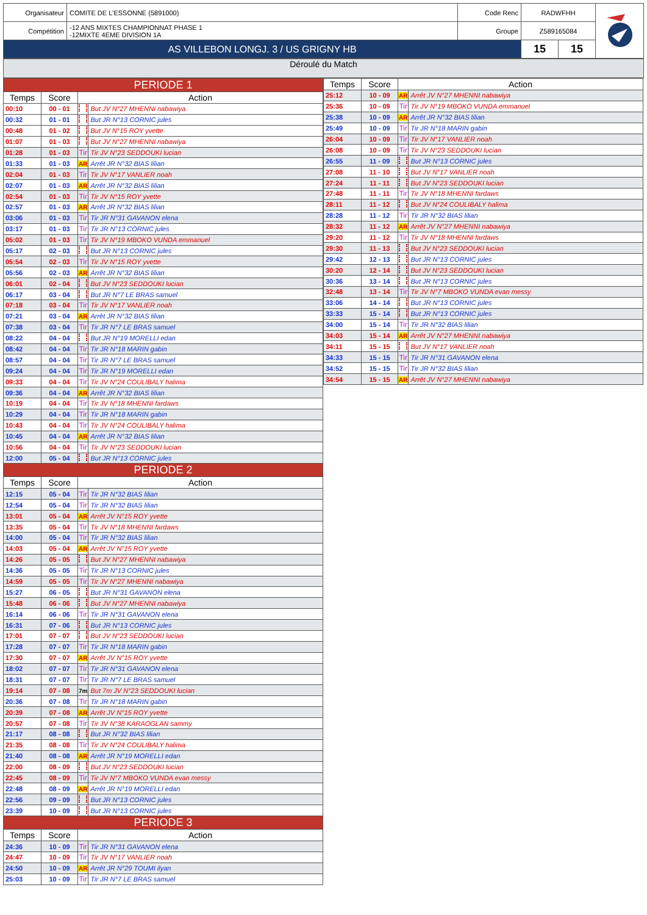| Organisateur | COMITE DE L'ESSONNE (5891000) | Code Renc | RADWFHH | | |
| Compétition | -12 ANS MIXTES CHAMPIONNAT PHASE 1 -12MIXTE 4EME DIVISION 1A | Groupe | Z589165084 | | |
| AS VILLEBON LONGJ. 3 / US GRIGNY HB | | | 15 | 15 | |
Déroulé du Match
| PERIODE 1 | | | |
| Temps | Score | Action | |
| 00:10 | 00 - 01 | | But JV N°27 MHENNI nabawiya |
| 00:32 | 01 - 01 | | But JR N°13 CORNIC jules |
| 00:48 | 01 - 02 | | But JV N°15 ROY yvette |
| 01:07 | 01 - 03 | | But JV N°27 MHENNI nabawiya |
| 01:28 | 01 - 03 | Tir | Tir JV N°23 SEDDOUKI lucian |
| 01:33 | 01 - 03 | AR | Arrêt JR N°32 BIAS lilian |
| 02:04 | 01 - 03 | Tir | Tir JV N°17 VANLIER noah |
| 02:07 | 01 - 03 | AR | Arrêt JR N°32 BIAS lilian |
| 02:54 | 01 - 03 | Tir | Tir JV N°15 ROY yvette |
| 02:57 | 01 - 03 | AR | Arrêt JR N°32 BIAS lilian |
| 03:06 | 01 - 03 | Tir | Tir JR N°31 GAVANON elena |
| 03:17 | 01 - 03 | Tir | Tir JR N°13 CORNIC jules |
| 05:02 | 01 - 03 | Tir | Tir JV N°19 MBOKO VUNDA emmanuel |
| 05:17 | 02 - 03 | | But JR N°13 CORNIC jules |
| 05:54 | 02 - 03 | Tir | Tir JV N°15 ROY yvette |
| 05:56 | 02 - 03 | AR | Arrêt JR N°32 BIAS lilian |
| 06:01 | 02 - 04 | | But JV N°23 SEDDOUKI lucian |
| 06:17 | 03 - 04 | | But JR N°7 LE BRAS samuel |
| 07:18 | 03 - 04 | Tir | Tir JV N°17 VANLIER noah |
| 07:21 | 03 - 04 | AR | Arrêt JR N°32 BIAS lilian |
| 07:38 | 03 - 04 | Tir | Tir JR N°7 LE BRAS samuel |
| 08:22 | 04 - 04 | | But JR N°19 MORELLI edan |
| 08:42 | 04 - 04 | Tir | Tir JR N°18 MARIN gabin |
| 08:57 | 04 - 04 | Tir | Tir JR N°7 LE BRAS samuel |
| 09:24 | 04 - 04 | Tir | Tir JR N°19 MORELLI edan |
| 09:33 | 04 - 04 | Tir | Tir JV N°24 COULIBALY halima |
| 09:36 | 04 - 04 | AR | Arrêt JR N°32 BIAS lilian |
| 10:19 | 04 - 04 | Tir | Tir JV N°18 MHENNI fardaws |
| 10:29 | 04 - 04 | Tir | Tir JR N°18 MARIN gabin |
| 10:43 | 04 - 04 | Tir | Tir JV N°24 COULIBALY halima |
| 10:45 | 04 - 04 | AR | Arrêt JR N°32 BIAS lilian |
| 10:56 | 04 - 04 | Tir | Tir JV N°23 SEDDOUKI lucian |
| 12:00 | 05 - 04 | | But JR N°13 CORNIC jules |
| PERIODE 2 | | | |
| Temps | Score | Action | |
| 12:15 | 05 - 04 | Tir | Tir JR N°32 BIAS lilian |
| 12:54 | 05 - 04 | Tir | Tir JR N°32 BIAS lilian |
| 13:01 | 05 - 04 | AR | Arrêt JV N°15 ROY yvette |
| 13:35 | 05 - 04 | Tir | Tir JV N°18 MHENNI fardaws |
| 14:00 | 05 - 04 | Tir | Tir JR N°32 BIAS lilian |
| 14:03 | 05 - 04 | AR | Arrêt JV N°15 ROY yvette |
| 14:26 | 05 - 05 | | But JV N°27 MHENNI nabawiya |
| 14:36 | 05 - 05 | Tir | Tir JR N°13 CORNIC jules |
| 14:59 | 05 - 05 | Tir | Tir JV N°27 MHENNI nabawiya |
| 15:27 | 06 - 05 | | But JR N°31 GAVANON elena |
| 15:48 | 06 - 06 | | But JV N°27 MHENNI nabawiya |
| 16:14 | 06 - 06 | Tir | Tir JR N°31 GAVANON elena |
| 16:31 | 07 - 06 | | But JR N°13 CORNIC jules |
| 17:01 | 07 - 07 | | But JV N°23 SEDDOUKI lucian |
| 17:28 | 07 - 07 | Tir | Tir JR N°18 MARIN gabin |
| 17:30 | 07 - 07 | AR | Arrêt JV N°15 ROY yvette |
| 18:02 | 07 - 07 | Tir | Tir JR N°31 GAVANON elena |
| 18:31 | 07 - 07 | Tir | Tir JR N°7 LE BRAS samuel |
| 19:14 | 07 - 08 | 7m | But 7m JV N°23 SEDDOUKI lucian |
| 20:36 | 07 - 08 | Tir | Tir JR N°18 MARIN gabin |
| 20:39 | 07 - 08 | AR | Arrêt JV N°15 ROY yvette |
| 20:57 | 07 - 08 | Tir | Tir JV N°38 KARAOGLAN sammy |
| 21:17 | 08 - 08 | | But JR N°32 BIAS lilian |
| 21:35 | 08 - 08 | Tir | Tir JV N°24 COULIBALY halima |
| 21:40 | 08 - 08 | AR | Arrêt JR N°19 MORELLI edan |
| 22:00 | 08 - 09 | | But JV N°23 SEDDOUKI lucian |
| 22:45 | 08 - 09 | Tir | Tir JV N°7 MBOKO VUNDA evan messy |
| 22:48 | 08 - 09 | AR | Arrêt JR N°19 MORELLI edan |
| 22:56 | 09 - 09 | | But JR N°13 CORNIC jules |
| 23:39 | 10 - 09 | | But JR N°13 CORNIC jules |
| PERIODE 3 | | | |
| Temps | Score | Action | |
| 24:36 | 10 - 09 | Tir | Tir JR N°31 GAVANON elena |
| 24:47 | 10 - 09 | Tir | Tir JV N°17 VANLIER noah |
| 24:50 | 10 - 09 | AR | Arrêt JR N°29 TOUMI ilyan |
| 25:03 | 10 - 09 | Tir | Tir JR N°7 LE BRAS samuel |
| Temps | Score | Action | |
| --- | --- | --- | --- |
| 25:12 | 10 - 09 | AR | Arrêt JV N°27 MHENNI nabawiya |
| 25:36 | 10 - 09 | Tir | Tir JV N°19 MBOKO VUNDA emmanuel |
| 25:38 | 10 - 09 | AR | Arrêt JR N°32 BIAS lilian |
| 25:49 | 10 - 09 | Tir | Tir JR N°18 MARIN gabin |
| 26:04 | 10 - 09 | Tir | Tir JV N°17 VANLIER noah |
| 26:08 | 10 - 09 | Tir | Tir JV N°23 SEDDOUKI lucian |
| 26:55 | 11 - 09 | | But JR N°13 CORNIC jules |
| 27:08 | 11 - 10 | | But JV N°17 VANLIER noah |
| 27:24 | 11 - 11 | | But JV N°23 SEDDOUKI lucian |
| 27:48 | 11 - 11 | Tir | Tir JV N°18 MHENNI fardaws |
| 28:11 | 11 - 12 | | But JV N°24 COULIBALY halima |
| 28:28 | 11 - 12 | Tir | Tir JR N°32 BIAS lilian |
| 28:32 | 11 - 12 | AR | Arrêt JV N°27 MHENNI nabawiya |
| 29:20 | 11 - 12 | Tir | Tir JV N°18 MHENNI fardaws |
| 29:30 | 11 - 13 | | But JV N°23 SEDDOUKI lucian |
| 29:42 | 12 - 13 | | But JR N°13 CORNIC jules |
| 30:20 | 12 - 14 | | But JV N°23 SEDDOUKI lucian |
| 30:36 | 13 - 14 | | But JR N°13 CORNIC jules |
| 32:48 | 13 - 14 | Tir | Tir JV N°7 MBOKO VUNDA evan messy |
| 33:06 | 14 - 14 | | But JR N°13 CORNIC jules |
| 33:33 | 15 - 14 | | But JR N°13 CORNIC jules |
| 34:00 | 15 - 14 | Tir | Tir JR N°32 BIAS lilian |
| 34:03 | 15 - 14 | AR | Arrêt JV N°27 MHENNI nabawiya |
| 34:11 | 15 - 15 | | But JV N°17 VANLIER noah |
| 34:33 | 15 - 15 | Tir | Tir JR N°31 GAVANON elena |
| 34:52 | 15 - 15 | Tir | Tir JR N°32 BIAS lilian |
| 34:54 | 15 - 15 | AR | Arrêt JV N°27 MHENNI nabawiya |